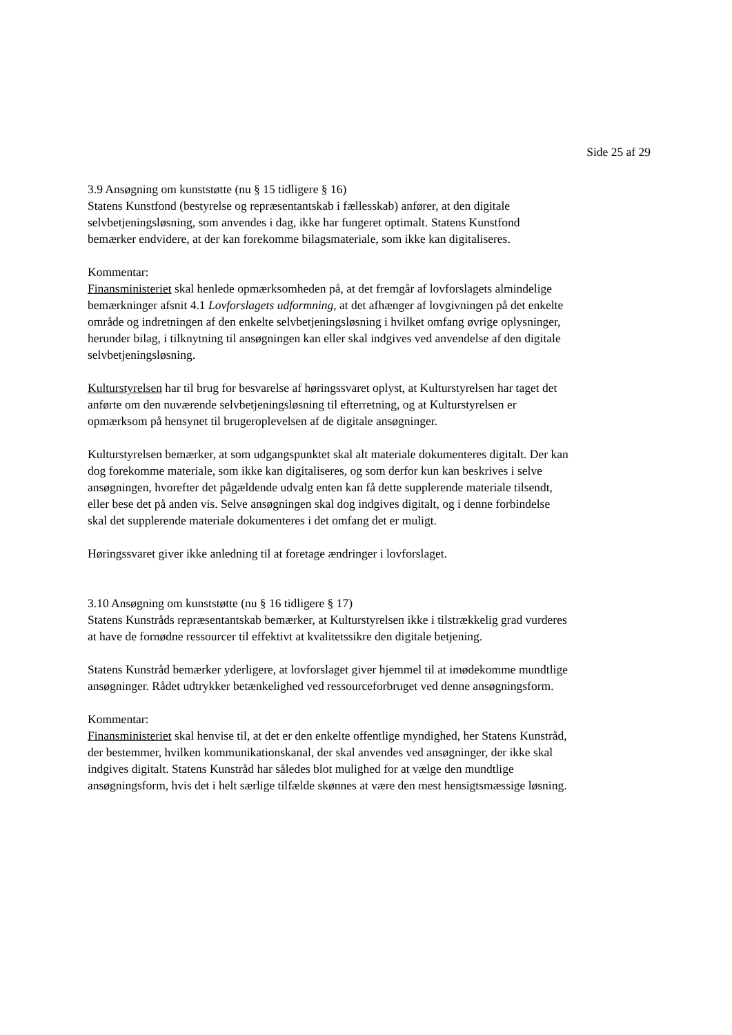Side 25 af 29
3.9 Ansøgning om kunststøtte (nu § 15 tidligere § 16)
Statens Kunstfond (bestyrelse og repræsentantskab i fællesskab) anfører, at den digitale selvbetjeningsløsning, som anvendes i dag, ikke har fungeret optimalt. Statens Kunstfond bemærker endvidere, at der kan forekomme bilagsmateriale, som ikke kan digitaliseres.
Kommentar:
Finansministeriet skal henlede opmærksomheden på, at det fremgår af lovforslagets almindelige bemærkninger afsnit 4.1 Lovforslagets udformning, at det afhænger af lovgivningen på det enkelte område og indretningen af den enkelte selvbetjeningsløsning i hvilket omfang øvrige oplysninger, herunder bilag, i tilknytning til ansøgningen kan eller skal indgives ved anvendelse af den digitale selvbetjeningsløsning.
Kulturstyrelsen har til brug for besvarelse af høringssvaret oplyst, at Kulturstyrelsen har taget det anførte om den nuværende selvbetjeningsløsning til efterretning, og at Kulturstyrelsen er opmærksom på hensynet til brugeroplevelsen af de digitale ansøgninger.
Kulturstyrelsen bemærker, at som udgangspunktet skal alt materiale dokumenteres digitalt. Der kan dog forekomme materiale, som ikke kan digitaliseres, og som derfor kun kan beskrives i selve ansøgningen, hvorefter det pågældende udvalg enten kan få dette supplerende materiale tilsendt, eller bese det på anden vis. Selve ansøgningen skal dog indgives digitalt, og i denne forbindelse skal det supplerende materiale dokumenteres i det omfang det er muligt.
Høringssvaret giver ikke anledning til at foretage ændringer i lovforslaget.
3.10 Ansøgning om kunststøtte (nu § 16 tidligere § 17)
Statens Kunstråds repræsentantskab bemærker, at Kulturstyrelsen ikke i tilstrækkelig grad vurderes at have de fornødne ressourcer til effektivt at kvalitetssikre den digitale betjening.
Statens Kunstråd bemærker yderligere, at lovforslaget giver hjemmel til at imødekomme mundtlige ansøgninger. Rådet udtrykker betænkelighed ved ressourceforbruget ved denne ansøgningsform.
Kommentar:
Finansministeriet skal henvise til, at det er den enkelte offentlige myndighed, her Statens Kunstråd, der bestemmer, hvilken kommunikationskanal, der skal anvendes ved ansøgninger, der ikke skal indgives digitalt. Statens Kunstråd har således blot mulighed for at vælge den mundtlige ansøgningsform, hvis det i helt særlige tilfælde skønnes at være den mest hensigtsmæssige løsning.